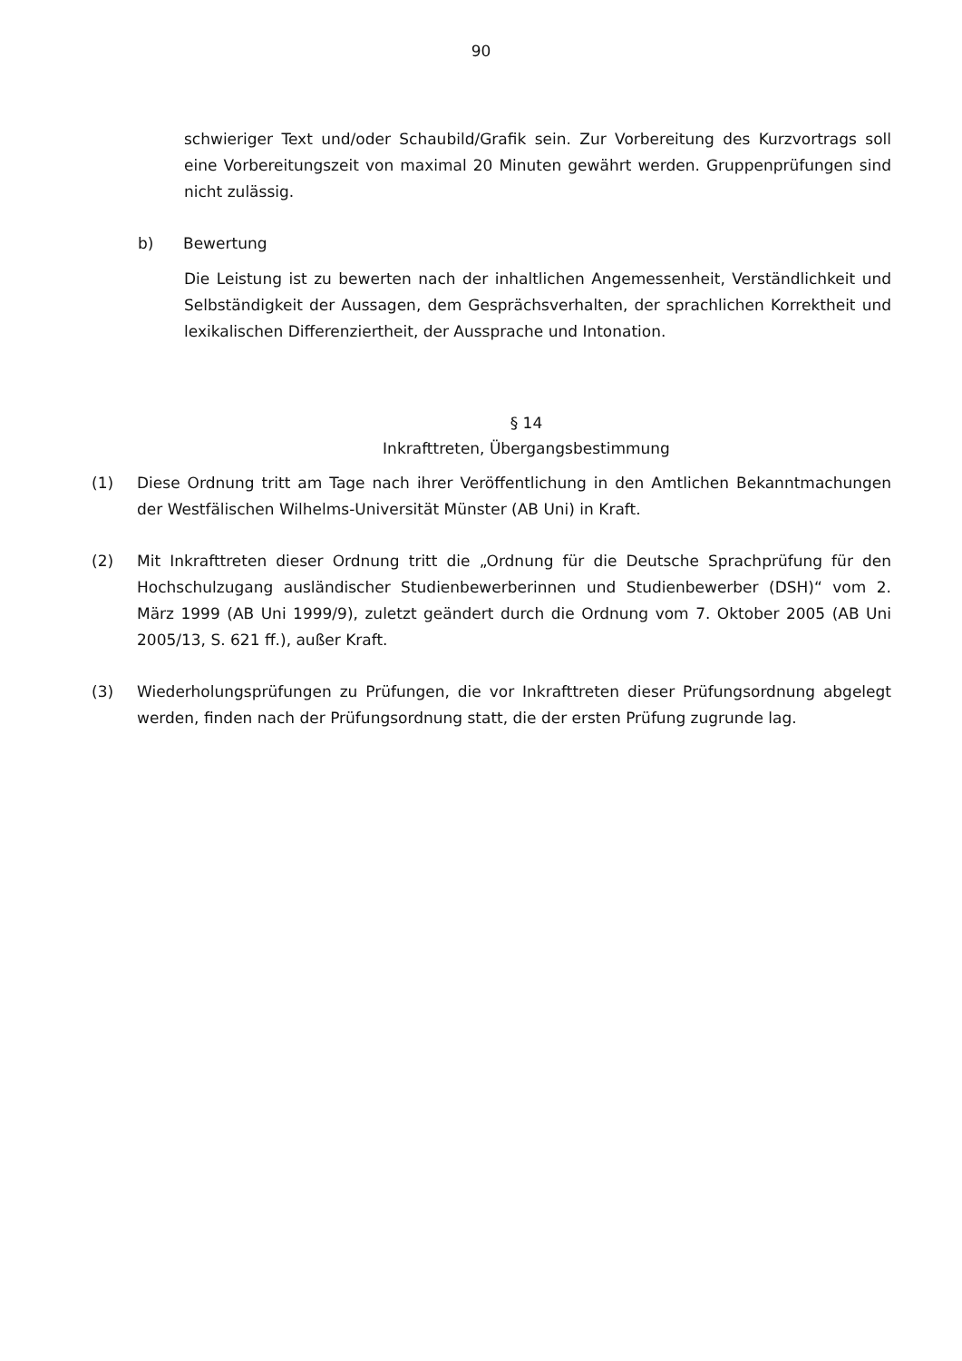90
schwieriger Text und/oder Schaubild/Grafik sein. Zur Vorbereitung des Kurzvortrags soll eine Vorbereitungszeit von maximal 20 Minuten gewährt werden. Gruppenprüfungen sind nicht zulässig.
b) Bewertung
Die Leistung ist zu bewerten nach der inhaltlichen Angemessenheit, Verständlichkeit und Selbständigkeit der Aussagen, dem Gesprächsverhalten, der sprachlichen Korrektheit und lexikalischen Differenziertheit, der Aussprache und Intonation.
§ 14
Inkrafttreten, Übergangsbestimmung
(1) Diese Ordnung tritt am Tage nach ihrer Veröffentlichung in den Amtlichen Bekanntmachungen der Westfälischen Wilhelms-Universität Münster (AB Uni) in Kraft.
(2) Mit Inkrafttreten dieser Ordnung tritt die „Ordnung für die Deutsche Sprachprüfung für den Hochschulzugang ausländischer Studienbewerberinnen und Studienbewerber (DSH)“ vom 2. März 1999 (AB Uni 1999/9), zuletzt geändert durch die Ordnung vom 7. Oktober 2005 (AB Uni 2005/13, S. 621 ff.), außer Kraft.
(3) Wiederholungsprüfungen zu Prüfungen, die vor Inkrafttreten dieser Prüfungsordnung abgelegt werden, finden nach der Prüfungsordnung statt, die der ersten Prüfung zugrunde lag.